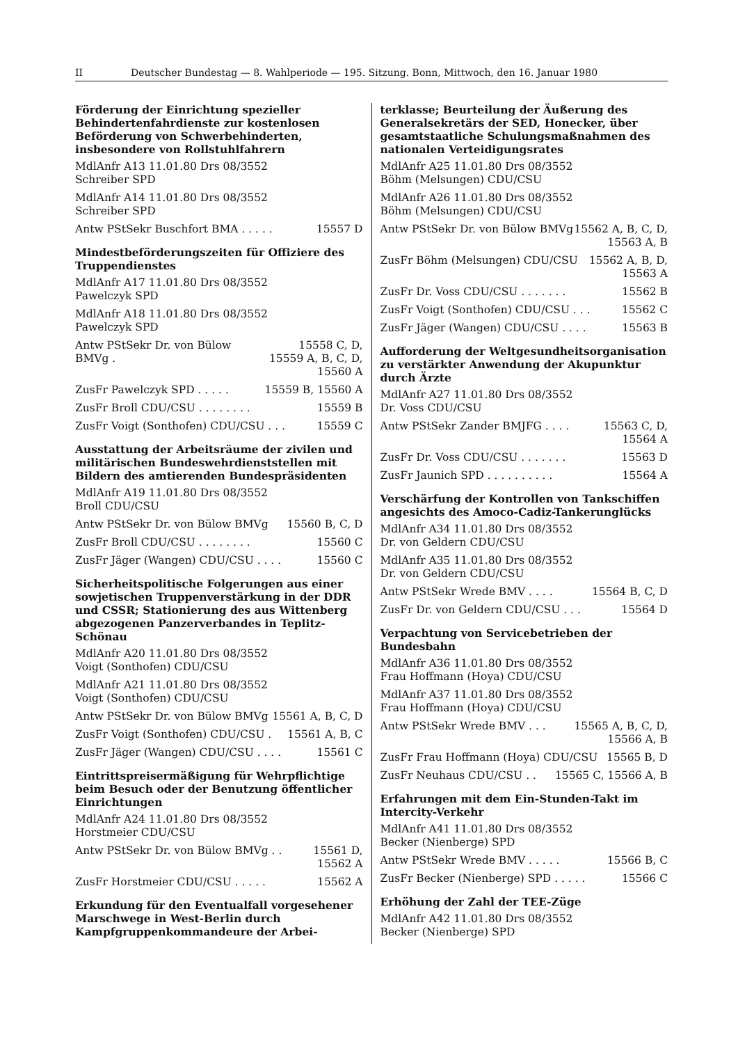II Deutscher Bundestag — 8. Wahlperiode — 195. Sitzung. Bonn, Mittwoch, den 16. Januar 1980
Förderung der Einrichtung spezieller Behindertenfahrdienste zur kostenlosen Beförderung von Schwerbehinderten, insbesondere von Rollstuhlfahrern
MdlAnfr A13 11.01.80 Drs 08/3552
Schreiber SPD
MdlAnfr A14 11.01.80 Drs 08/3552
Schreiber SPD
Antw PStSekr Buschfort BMA . . . . . 15557 D
Mindestbeförderungszeiten für Offiziere des Truppendienstes
MdlAnfr A17 11.01.80 Drs 08/3552
Pawelczyk SPD
MdlAnfr A18 11.01.80 Drs 08/3552
Pawelczyk SPD
Antw PStSekr Dr. von Bülow BMVg . 15558 C, D,
15559 A, B, C, D, 15560 A
ZusFr Pawelczyk SPD . . . . . 15559 B, 15560 A
ZusFr Broll CDU/CSU . . . . . . . . 15559 B
ZusFr Voigt (Sonthofen) CDU/CSU . . . 15559 C
Ausstattung der Arbeitsräume der zivilen und militärischen Bundeswehrdienststellen mit Bildern des amtierenden Bundespräsidenten
MdlAnfr A19 11.01.80 Drs 08/3552
Broll CDU/CSU
Antw PStSekr Dr. von Bülow BMVg 15560 B, C, D
ZusFr Broll CDU/CSU . . . . . . . . 15560 C
ZusFr Jäger (Wangen) CDU/CSU . . . . 15560 C
Sicherheitspolitische Folgerungen aus einer sowjetischen Truppenverstärkung in der DDR und CSSR; Stationierung des aus Wittenberg abgezogenen Panzerverbandes in Teplitz-Schönau
MdlAnfr A20 11.01.80 Drs 08/3552
Voigt (Sonthofen) CDU/CSU
MdlAnfr A21 11.01.80 Drs 08/3552
Voigt (Sonthofen) CDU/CSU
Antw PStSekr Dr. von Bülow BMVg 15561 A, B, C, D
ZusFr Voigt (Sonthofen) CDU/CSU . 15561 A, B, C
ZusFr Jäger (Wangen) CDU/CSU . . . . 15561 C
Eintrittspreisermäßigung für Wehrpflichtige beim Besuch oder der Benutzung öffentlicher Einrichtungen
MdlAnfr A24 11.01.80 Drs 08/3552
Horstmeier CDU/CSU
Antw PStSekr Dr. von Bülow BMVg . . 15561 D,
15562 A
ZusFr Horstmeier CDU/CSU . . . . . 15562 A
Erkundung für den Eventualfall vorgesehener Marschwege in West-Berlin durch Kampfgruppenkommandeure der Arbei-
terklasse; Beurteilung der Äußerung des Generalsekretärs der SED, Honecker, über gesamtstaatliche Schulungsmaßnahmen des nationalen Verteidigungsrates
MdlAnfr A25 11.01.80 Drs 08/3552
Böhm (Melsungen) CDU/CSU
MdlAnfr A26 11.01.80 Drs 08/3552
Böhm (Melsungen) CDU/CSU
Antw PStSekr Dr. von Bülow BMVg 15562 A, B, C, D,
15563 A, B
ZusFr Böhm (Melsungen) CDU/CSU 15562 A, B, D,
15563 A
ZusFr Dr. Voss CDU/CSU . . . . . . . 15562 B
ZusFr Voigt (Sonthofen) CDU/CSU . . . 15562 C
ZusFr Jäger (Wangen) CDU/CSU . . . . 15563 B
Aufforderung der Weltgesundheitsorganisation zu verstärkter Anwendung der Akupunktur durch Ärzte
MdlAnfr A27 11.01.80 Drs 08/3552
Dr. Voss CDU/CSU
Antw PStSekr Zander BMJFG . . . . 15563 C, D,
15564 A
ZusFr Dr. Voss CDU/CSU . . . . . . . 15563 D
ZusFr Jaunich SPD . . . . . . . . . . 15564 A
Verschärfung der Kontrollen von Tankschiffen angesichts des Amoco-Cadiz-Tankerunglücks
MdlAnfr A34 11.01.80 Drs 08/3552
Dr. von Geldern CDU/CSU
MdlAnfr A35 11.01.80 Drs 08/3552
Dr. von Geldern CDU/CSU
Antw PStSekr Wrede BMV . . . . 15564 B, C, D
ZusFr Dr. von Geldern CDU/CSU . . . 15564 D
Verpachtung von Servicebetrieben der Bundesbahn
MdlAnfr A36 11.01.80 Drs 08/3552
Frau Hoffmann (Hoya) CDU/CSU
MdlAnfr A37 11.01.80 Drs 08/3552
Frau Hoffmann (Hoya) CDU/CSU
Antw PStSekr Wrede BMV . . . 15565 A, B, C, D,
15566 A, B
ZusFr Frau Hoffmann (Hoya) CDU/CSU 15565 B, D
ZusFr Neuhaus CDU/CSU . . 15565 C, 15566 A, B
Erfahrungen mit dem Ein-Stunden-Takt im Intercity-Verkehr
MdlAnfr A41 11.01.80 Drs 08/3552
Becker (Nienberge) SPD
Antw PStSekr Wrede BMV . . . . . 15566 B, C
ZusFr Becker (Nienberge) SPD . . . . . 15566 C
Erhöhung der Zahl der TEE-Züge
MdlAnfr A42 11.01.80 Drs 08/3552
Becker (Nienberge) SPD